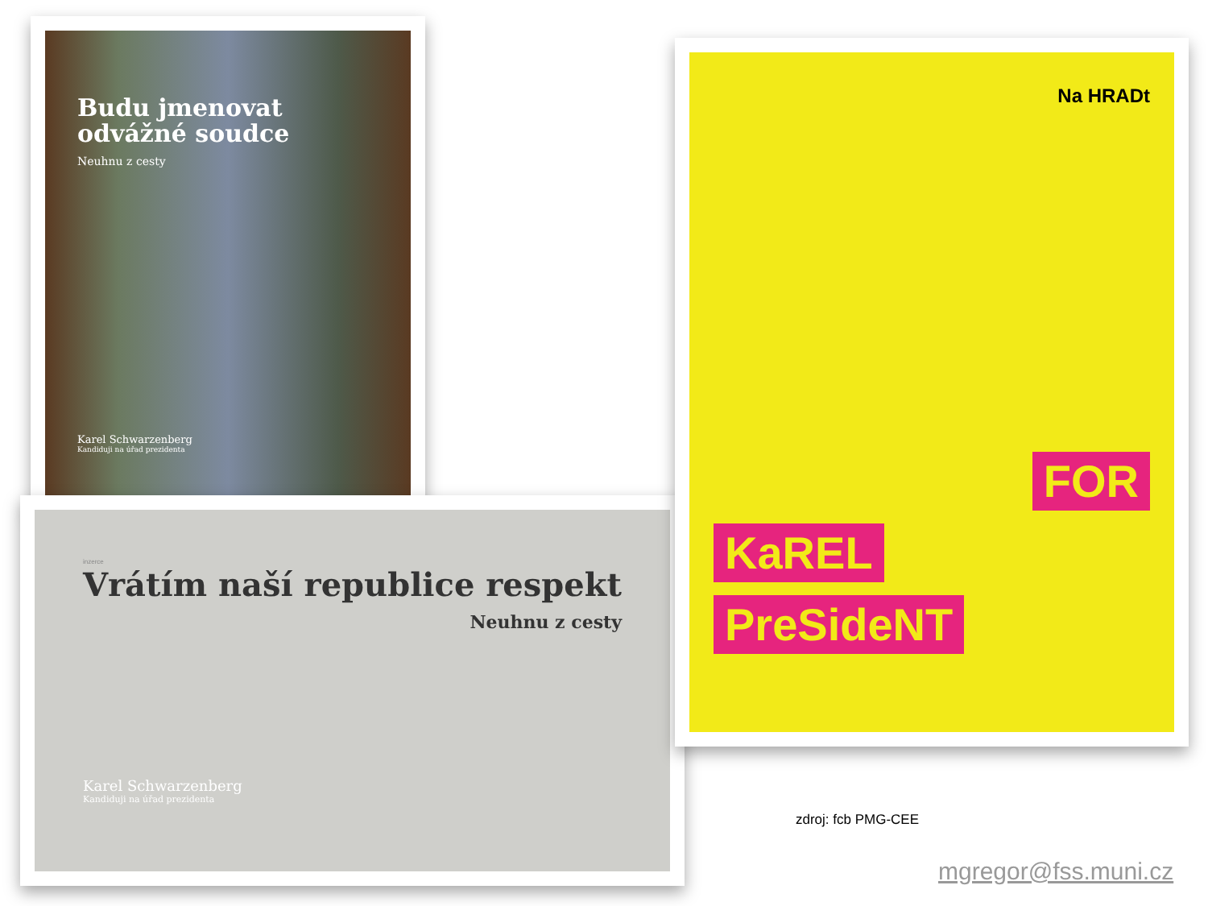Budu jmenovat odvážné soudce
Neuhnu z cesty
Karel Schwarzenberg
Kandiduji na úřad prezidenta
inzerce
Vrátím naší republice respekt
Neuhnu z cesty
Karel Schwarzenberg
Kandiduji na úřad prezidenta
Na HRADt
FOR
KaREL
PreSideNT
zdroj: fcb PMG-CEE
mgregor@fss.muni.cz